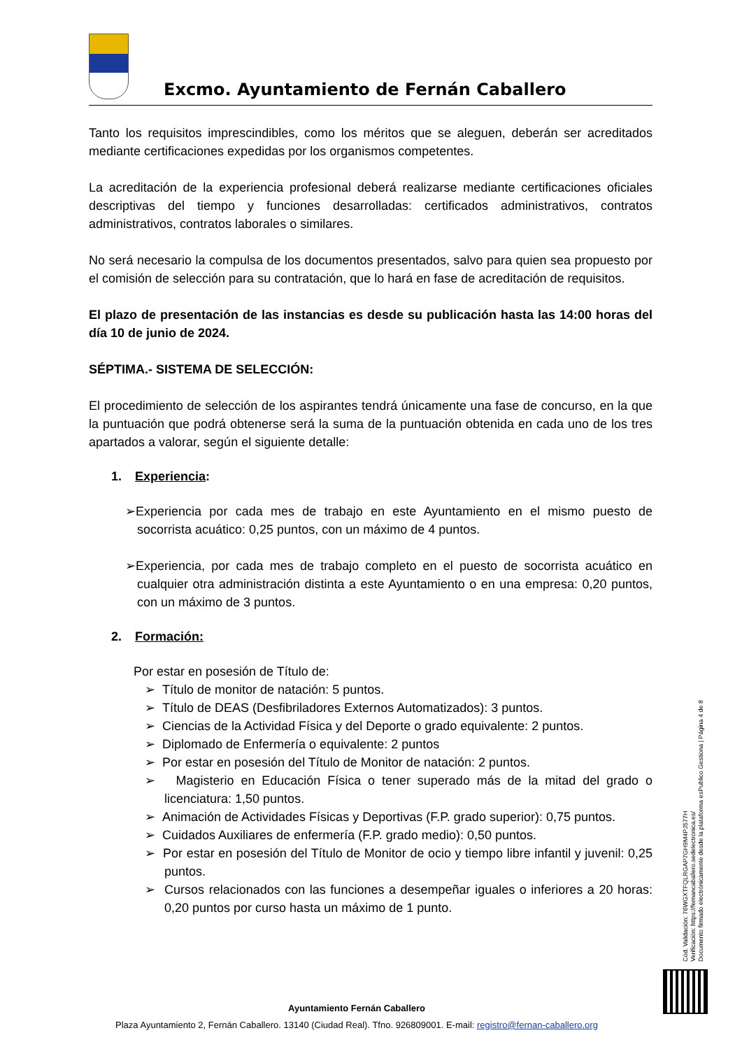Excmo. Ayuntamiento de Fernán Caballero
Tanto los requisitos imprescindibles, como los méritos que se aleguen, deberán ser acreditados mediante certificaciones expedidas por los organismos competentes.
La acreditación de la experiencia profesional deberá realizarse mediante certificaciones oficiales descriptivas del tiempo y funciones desarrolladas: certificados administrativos, contratos administrativos, contratos laborales o similares.
No será necesario la compulsa de los documentos presentados, salvo para quien sea propuesto por el comisión de selección para su contratación, que lo hará en fase de acreditación de requisitos.
El plazo de presentación de las instancias es desde su publicación hasta las 14:00 horas del día 10 de junio de 2024.
SÉPTIMA.- SISTEMA DE SELECCIÓN:
El procedimiento de selección de los aspirantes tendrá únicamente una fase de concurso, en la que la puntuación que podrá obtenerse será la suma de la puntuación obtenida en cada uno de los tres apartados a valorar, según el siguiente detalle:
1. Experiencia:
➢Experiencia por cada mes de trabajo en este Ayuntamiento en el mismo puesto de socorrista acuático: 0,25 puntos, con un máximo de 4 puntos.
➢Experiencia, por cada mes de trabajo completo en el puesto de socorrista acuático en cualquier otra administración distinta a este Ayuntamiento o en una empresa: 0,20 puntos, con un máximo de 3 puntos.
2. Formación:
Por estar en posesión de Título de:
➢ Título de monitor de natación: 5 puntos.
➢ Título de DEAS (Desfibriladores Externos Automatizados): 3 puntos.
➢ Ciencias de la Actividad Física y del Deporte o grado equivalente: 2 puntos.
➢ Diplomado de Enfermería o equivalente: 2 puntos
➢ Por estar en posesión del Título de Monitor de natación: 2 puntos.
➢ Magisterio en Educación Física o tener superado más de la mitad del grado o licenciatura: 1,50 puntos.
➢ Animación de Actividades Físicas y Deportivas (F.P. grado superior): 0,75 puntos.
➢ Cuidados Auxiliares de enfermería (F.P. grado medio): 0,50 puntos.
➢ Por estar en posesión del Título de Monitor de ocio y tiempo libre infantil y juvenil: 0,25 puntos.
➢ Cursos relacionados con las funciones a desempeñar iguales o inferiores a 20 horas: 0,20 puntos por curso hasta un máximo de 1 punto.
Cód. Validación: 76WGXTFQLRGAP7GH9M4PJ577H
Verificación: https://fernancaballero.sedelectronica.es/
Documento firmado electrónicamente desde la plataforma esPublico Gestiona | Página 4 de 8
Ayuntamiento Fernán Caballero
Plaza Ayuntamiento 2, Fernán Caballero. 13140 (Ciudad Real). Tfno. 926809001. E-mail: registro@fernan-caballero.org